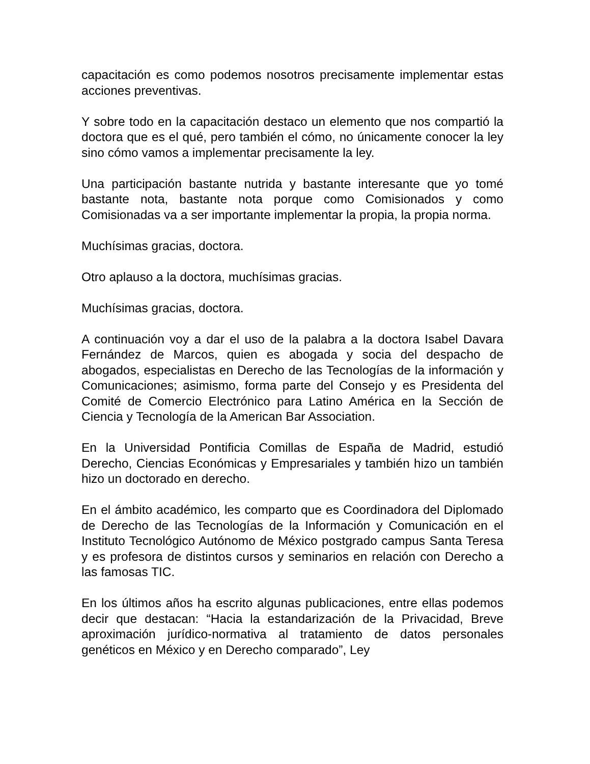capacitación es como podemos nosotros precisamente implementar estas acciones preventivas.
Y sobre todo en la capacitación destaco un elemento que nos compartió la doctora que es el qué, pero también el cómo, no únicamente conocer la ley sino cómo vamos a implementar precisamente la ley.
Una participación bastante nutrida y bastante interesante que yo tomé bastante nota, bastante nota porque como Comisionados y como Comisionadas va a ser importante implementar la propia, la propia norma.
Muchísimas gracias, doctora.
Otro aplauso a la doctora, muchísimas gracias.
Muchísimas gracias, doctora.
A continuación voy a dar el uso de la palabra a la doctora Isabel Davara Fernández de Marcos, quien es abogada y socia del despacho de abogados, especialistas en Derecho de las Tecnologías de la información y Comunicaciones; asimismo, forma parte del Consejo y es Presidenta del Comité de Comercio Electrónico para Latino América en la Sección de Ciencia y Tecnología de la American Bar Association.
En la Universidad Pontificia Comillas de España de Madrid, estudió Derecho, Ciencias Económicas y Empresariales y también hizo un también hizo un doctorado en derecho.
En el ámbito académico, les comparto que es Coordinadora del Diplomado de Derecho de las Tecnologías de la Información y Comunicación en el Instituto Tecnológico Autónomo de México postgrado campus Santa Teresa y es profesora de distintos cursos y seminarios en relación con Derecho a las famosas TIC.
En los últimos años ha escrito algunas publicaciones, entre ellas podemos decir que destacan: “Hacia la estandarización de la Privacidad, Breve aproximación jurídico-normativa al tratamiento de datos personales genéticos en México y en Derecho comparado”, Ley